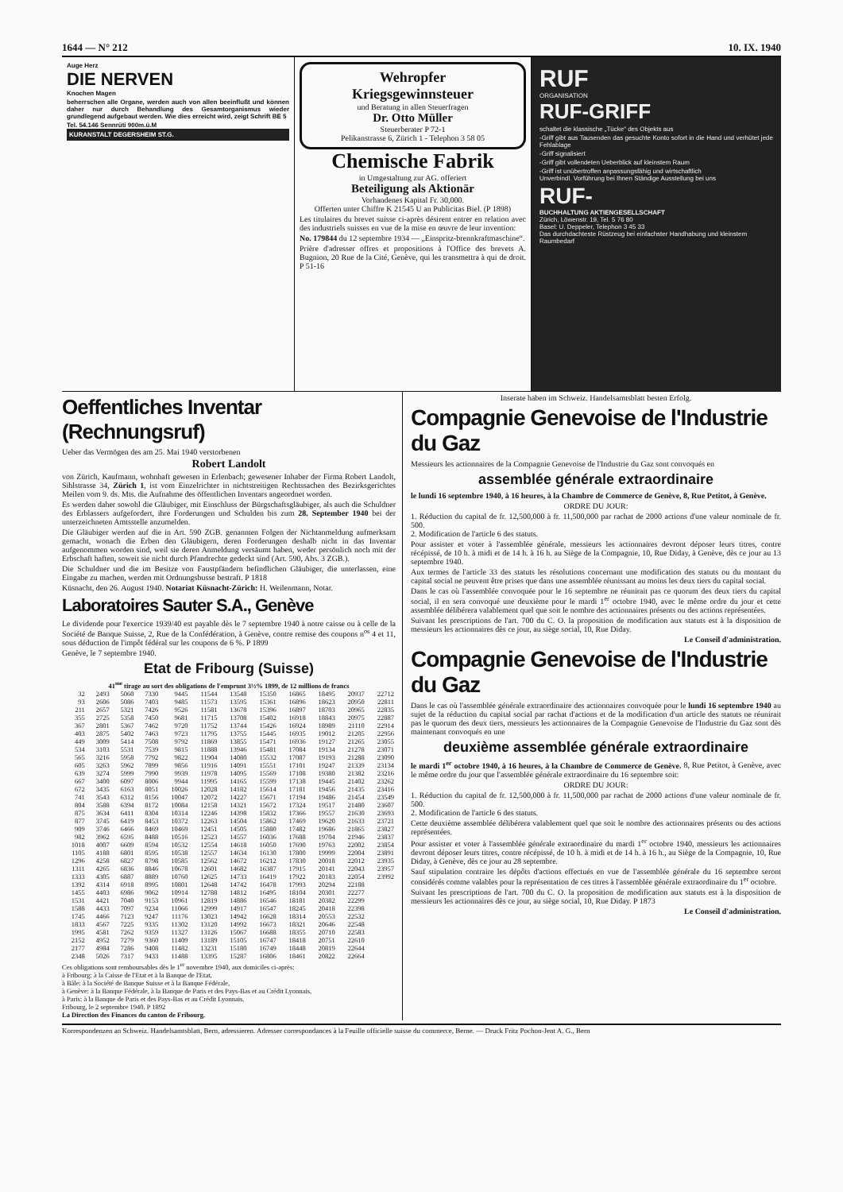1644 — N° 212 10. IX. 1940
Auge Herz
DIE NERVEN
Knochen Magen
beherrschen alle Organe, werden auch von allen beeinflußt und können daher nur durch Behandlung des Gesamtorganismus wieder grundlegend aufgebaut werden. Wie dies erreicht wird, zeigt Schrift BE 5
Tel. 54.146 Sennrüti 900m.ü.M
KURANSTALT DEGERSHEIM ST.G.
Wehropfer
Kriegsgewinnsteuer
und Beratung in allen Steuerfragen
Dr. Otto Müller
Steuerberater P 72-1
Pelikanstrasse 6, Zürich 1 - Telephon 3 58 05
Chemische Fabrik
in Umgestaltung zur AG. offeriert
Beteiligung als Aktionär
Vorhandenes Kapital Fr. 30,000.
Offerten unter Chiffre K 21545 U an Publicitas Biel. (P 1898)
Les titulaires du brevet suisse ci-après désirent entrer en relation avec des industriels suisses en vue de la mise en œuvre de leur invention:
No. 179844 du 12 septembre 1934 — „Einspritz-brennkraftmaschine“.
Prière d'adresser offres et propositions à l'Office des brevets A. Bugnion, 20 Rue de la Cité, Genève, qui les transmettra à qui de droit. P 51-16
RUF
ORGANISATION
RUF-GRIFF
schaltet die klassische „Tücke“ des Objekts aus
-Griff gibt aus Tausenden das gesuchte Konto sofort in die Hand und verhütet jede Fehlablage
-Griff signalisiert
-Griff gibt vollendeten Ueberblick auf kleinstem Raum
-Griff ist unübertroffen anpassungsfähig und wirtschaftlich
Unverbindl. Vorführung bei Ihnen Ständige Ausstellung bei uns
RUF-
BUCHHALTUNG AKTIENGESELLSCHAFT
Zürich, Löwenstr. 19, Tel. 5 76 80
Basel: U. Deppeler, Telephon 3 45 33
Das durchdachteste Rüstzeug bei einfachster Handhabung und kleinstem Raumbedarf
Oeffentliches Inventar (Rechnungsruf)
Ueber das Vermögen des am 25. Mai 1940 verstorbenen
Robert Landolt
von Zürich, Kaufmann, wohnhaft gewesen in Erlenbach; gewesener Inhaber der Firma Robert Landolt, Sihlstrasse 34, Zürich 1, ist vom Einzelrichter in nichtstreitigen Rechtssachen des Bezirksgerichtes Meilen vom 9. ds. Mts. die Aufnahme des öffentlichen Inventars angeordnet worden.
Es werden daher sowohl die Gläubiger, mit Einschluss der Bürgschaftsgläubiger, als auch die Schuldner des Erblassers aufgefordert, ihre Forderungen und Schulden bis zum 28. September 1940 bei der unterzeichneten Amtsstelle anzumelden.
Die Gläubiger werden auf die in Art. 590 ZGB. genannten Folgen der Nichtanmeldung aufmerksam gemacht, wonach die Erben den Gläubigern, deren Forderungen deshalb nicht in das Inventar aufgenommen worden sind, weil sie deren Anmeldung versäumt haben, weder persönlich noch mit der Erbschaft haften, soweit sie nicht durch Pfandrechte gedeckt sind (Art. 590, Abs. 3 ZGB.).
Die Schuldner und die im Besitze von Faustpfändern befindlichen Gläubiger, die unterlassen, eine Eingabe zu machen, werden mit Ordnungsbusse bestraft. P 1818
Küsnacht, den 26. August 1940. Notariat Küsnacht-Zürich: H. Weilenmann, Notar.
Laboratoires Sauter S.A., Genève
Le dividende pour l'exercice 1939/40 est payable dès le 7 septembre 1940 à notre caisse ou à celle de la Société de Banque Suisse, 2, Rue de la Confédération, à Genève, contre remise des coupons n<sup>os</sup> 4 et 11, sous déduction de l'impôt fédéral sur les coupons de 6 %. P 1899
Genève, le 7 septembre 1940.
Etat de Fribourg (Suisse)
41<sup>me</sup> tirage au sort des obligations de l'emprunt 3½% 1899, de 12 millions de francs
| 32 | 2493 | 5060 | 7330 | 9445 | 11544 | 13548 | 15350 | 16865 | 18495 | 20937 | 22712 |
| 93 | 2606 | 5086 | 7403 | 9485 | 11573 | 13595 | 15361 | 16896 | 18623 | 20950 | 22811 |
| 211 | 2657 | 5321 | 7426 | 9526 | 11581 | 13678 | 15396 | 16897 | 18703 | 20965 | 22835 |
| 355 | 2725 | 5358 | 7450 | 9681 | 11715 | 13708 | 15402 | 16918 | 18843 | 20975 | 22887 |
| 367 | 2801 | 5367 | 7462 | 9720 | 11752 | 13744 | 15426 | 16924 | 18989 | 21110 | 22914 |
| 403 | 2875 | 5402 | 7463 | 9723 | 11795 | 13755 | 15445 | 16935 | 19012 | 21205 | 22956 |
| 449 | 3009 | 5414 | 7508 | 9792 | 11869 | 13855 | 15471 | 16936 | 19127 | 21265 | 23055 |
| 534 | 3103 | 5531 | 7539 | 9815 | 11888 | 13946 | 15481 | 17084 | 19134 | 21278 | 23071 |
| 565 | 3216 | 5958 | 7792 | 9822 | 11904 | 14080 | 15532 | 17087 | 19193 | 21288 | 23090 |
| 605 | 3263 | 5962 | 7899 | 9856 | 11916 | 14091 | 15551 | 17101 | 19247 | 21339 | 23134 |
| 639 | 3274 | 5999 | 7990 | 9939 | 11978 | 14095 | 15569 | 17108 | 19380 | 21382 | 23216 |
| 667 | 3400 | 6097 | 8006 | 9944 | 11995 | 14165 | 15599 | 17138 | 19445 | 21402 | 23262 |
| 672 | 3435 | 6163 | 8051 | 10026 | 12028 | 14182 | 15614 | 17181 | 19456 | 21435 | 23416 |
| 741 | 3543 | 6312 | 8156 | 10047 | 12072 | 14227 | 15671 | 17194 | 19486 | 21454 | 23549 |
| 804 | 3588 | 6394 | 8172 | 10084 | 12158 | 14321 | 15672 | 17324 | 19517 | 21480 | 23607 |
| 875 | 3634 | 6411 | 8304 | 10314 | 12246 | 14398 | 15832 | 17366 | 19557 | 21630 | 23693 |
| 877 | 3745 | 6419 | 8453 | 10372 | 12263 | 14504 | 15862 | 17469 | 19620 | 21633 | 23721 |
| 909 | 3746 | 6466 | 8469 | 10469 | 12451 | 14505 | 15880 | 17482 | 19686 | 21865 | 23827 |
| 982 | 3962 | 6595 | 8488 | 10516 | 12523 | 14557 | 16036 | 17688 | 19704 | 21946 | 23837 |
| 1018 | 4007 | 6609 | 8594 | 10532 | 12554 | 14618 | 16050 | 17690 | 19763 | 22002 | 23854 |
| 1105 | 4188 | 6801 | 8595 | 10538 | 12557 | 14634 | 16130 | 17800 | 19999 | 22004 | 23891 |
| 1296 | 4258 | 6827 | 8798 | 10585 | 12562 | 14672 | 16212 | 17830 | 20018 | 22012 | 23935 |
| 1311 | 4265 | 6836 | 8846 | 10678 | 12601 | 14682 | 16387 | 17915 | 20141 | 22043 | 23957 |
| 1333 | 4305 | 6887 | 8889 | 10760 | 12625 | 14733 | 16419 | 17922 | 20183 | 22054 | 23992 |
| 1392 | 4314 | 6918 | 8995 | 10801 | 12648 | 14742 | 16478 | 17993 | 20294 | 22188 | |
| 1455 | 4403 | 6986 | 9062 | 10914 | 12788 | 14812 | 16495 | 18104 | 20301 | 22277 | |
| 1531 | 4421 | 7040 | 9153 | 10961 | 12819 | 14886 | 16546 | 18181 | 20382 | 22299 | |
| 1588 | 4433 | 7097 | 9234 | 11066 | 12999 | 14917 | 16547 | 18245 | 20418 | 22398 | |
| 1745 | 4466 | 7123 | 9247 | 11176 | 13023 | 14942 | 16628 | 18314 | 20553 | 22532 | |
| 1833 | 4567 | 7225 | 9335 | 11302 | 13120 | 14992 | 16673 | 18321 | 20646 | 22548 | |
| 1995 | 4581 | 7262 | 9359 | 11327 | 13126 | 15067 | 16688 | 18355 | 20710 | 22583 | |
| 2152 | 4952 | 7279 | 9360 | 11409 | 13189 | 15105 | 16747 | 18418 | 20751 | 22610 | |
| 2177 | 4984 | 7286 | 9408 | 11482 | 13231 | 15180 | 16749 | 18448 | 20819 | 22644 | |
| 2348 | 5026 | 7317 | 9433 | 11488 | 13395 | 15287 | 16806 | 18461 | 20822 | 22664 | |
Ces obligations sont remboursables dès le 1<sup>er</sup> novembre 1940, aux domiciles ci-après:
à Fribourg: à la Caisse de l'Etat et à la Banque de l'Etat,
à Bâle: à la Société de Banque Suisse et à la Banque Fédérale,
à Genève: à la Banque Fédérale, à la Banque de Paris et des Pays-Bas et au Crédit Lyonnais,
à Paris: à la Banque de Paris et des Pays-Bas et au Crédit Lyonnais.
Fribourg, le 2 septembre 1940. P 1892
La Direction des Finances du canton de Fribourg.
Inserate haben im Schweiz. Handelsamtsblatt besten Erfolg.
Compagnie Genevoise de l'Industrie du Gaz
Messieurs les actionnaires de la Compagnie Genevoise de l'Industrie du Gaz sont convoqués en
assemblée générale extraordinaire
le lundi 16 septembre 1940, à 16 heures, à la Chambre de Commerce de Genève, 8, Rue Petitot, à Genève.
ORDRE DU JOUR:
1. Réduction du capital de fr. 12,500,000 à fr. 11,500,000 par rachat de 2000 actions d'une valeur nominale de fr. 500.
2. Modification de l'article 6 des statuts.
Pour assister et voter à l'assemblée générale, messieurs les actionnaires devront déposer leurs titres, contre récépissé, de 10 h. à midi et de 14 h. à 16 h. au Siège de la Compagnie, 10, Rue Diday, à Genève, dès ce jour au 13 septembre 1940.
Aux termes de l'article 33 des statuts les résolutions concernant une modification des statuts ou du montant du capital social ne peuvent être prises que dans une assemblée réunissant au moins les deux tiers du capital social.
Dans le cas où l'assemblée convoquée pour le 16 septembre ne réunirait pas ce quorum des deux tiers du capital social, il en sera convoqué une deuxième pour le mardi 1<sup>er</sup> octobre 1940, avec le même ordre du jour et cette assemblée délibérera valablement quel que soit le nombre des actionnaires présents ou des actions représentées.
Suivant les prescriptions de l'art. 700 du C. O. la proposition de modification aux statuts est à la disposition de messieurs les actionnaires dès ce jour, au siège social, 10, Rue Diday.
Le Conseil d'administration.
Compagnie Genevoise de l'Industrie du Gaz
Dans le cas où l'assemblée générale extraordinaire des actionnaires convoquée pour le lundi 16 septembre 1940 au sujet de la réduction du capital social par rachat d'actions et de la modification d'un article des statuts ne réunirait pas le quorum des deux tiers, messieurs les actionnaires de la Compagnie Genevoise de l'Industrie du Gaz sont dès maintenant convoqués en une
deuxième assemblée générale extraordinaire
le mardi 1<sup>er</sup> octobre 1940, à 16 heures, à la Chambre de Commerce de Genève, 8, Rue Petitot, à Genève, avec le même ordre du jour que l'assemblée générale extraordinaire du 16 septembre soit:
ORDRE DU JOUR:
1. Réduction du capital de fr. 12,500,000 à fr. 11,500,000 par rachat de 2000 actions d'une valeur nominale de fr. 500.
2. Modification de l'article 6 des statuts.
Cette deuxième assemblée délibérera valablement quel que soit le nombre des actionnaires présents ou des actions représentées.
Pour assister et voter à l'assemblée générale extraordinaire du mardi 1<sup>er</sup> octobre 1940, messieurs les actionnaires devront déposer leurs titres, contre récépissé, de 10 h. à midi et de 14 h. à 16 h., au Siège de la Compagnie, 10, Rue Diday, à Genève, dès ce jour au 28 septembre.
Sauf stipulation contraire les dépôts d'actions effectués en vue de l'assemblée générale du 16 septembre seront considérés comme valables pour la représentation de ces titres à l'assemblée générale extraordinaire du 1<sup>er</sup> octobre.
Suivant les prescriptions de l'art. 700 du C. O. la proposition de modification aux statuts est à la disposition de messieurs les actionnaires dès ce jour, au siège social, 10, Rue Diday. P 1873
Le Conseil d'administration.
Korrespondenzen an Schweiz. Handelsamtsblatt, Bern, adressieren. Adresser correspondances à la Feuille officielle suisse du commerce, Berne. — Druck Fritz Pochon-Jent A. G., Bern